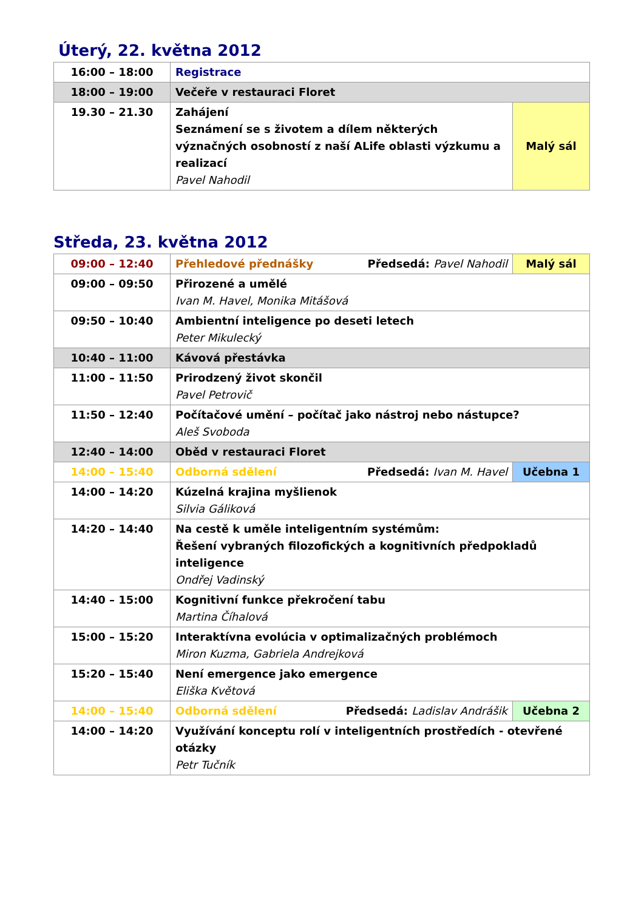Úterý, 22. května 2012
| 16:00 – 18:00 | Registrace | |
| 18:00 – 19:00 | Večeře v restauraci Floret | |
| 19.30 – 21.30 | Zahájení Seznámení se s životem a dílem některých význačných osobností z naší ALife oblasti výzkumu a realizací Pavel Nahodil | Malý sál |
Středa, 23. května 2012
| 09:00 – 12:40 | Přehledové přednášky Předsedá: Pavel Nahodil | Malý sál |
| 09:00 – 09:50 | Přirozené a umělé Ivan M. Havel, Monika Mitášová | |
| 09:50 – 10:40 | Ambientní inteligence po deseti letech Peter Mikulecký | |
| 10:40 – 11:00 | Kávová přestávka | |
| 11:00 – 11:50 | Prirodzený život skončil Pavel Petrovič | |
| 11:50 – 12:40 | Počítačové umění – počítač jako nástroj nebo nástupce? Aleš Svoboda | |
| 12:40 – 14:00 | Oběd v restauraci Floret | |
| 14:00 – 15:40 | Odborná sdělení Předsedá: Ivan M. Havel | Učebna 1 |
| 14:00 – 14:20 | Kúzelná krajina myšlienok Silvia Gáliková | |
| 14:20 – 14:40 | Na cestě k uměle inteligentním systémům: Řešení vybraných filozofických a kognitivních předpokladů inteligence Ondřej Vadinský | |
| 14:40 – 15:00 | Kognitivní funkce překročení tabu Martina Číhalová | |
| 15:00 – 15:20 | Interaktívna evolúcia v optimalizačných problémoch Miron Kuzma, Gabriela Andrejková | |
| 15:20 – 15:40 | Není emergence jako emergence Eliška Květová | |
| 14:00 – 15:40 | Odborná sdělení Předsedá: Ladislav Andrášik | Učebna 2 |
| 14:00 – 14:20 | Využívání konceptu rolí v inteligentních prostředích - otevřené otázky Petr Tučník | |